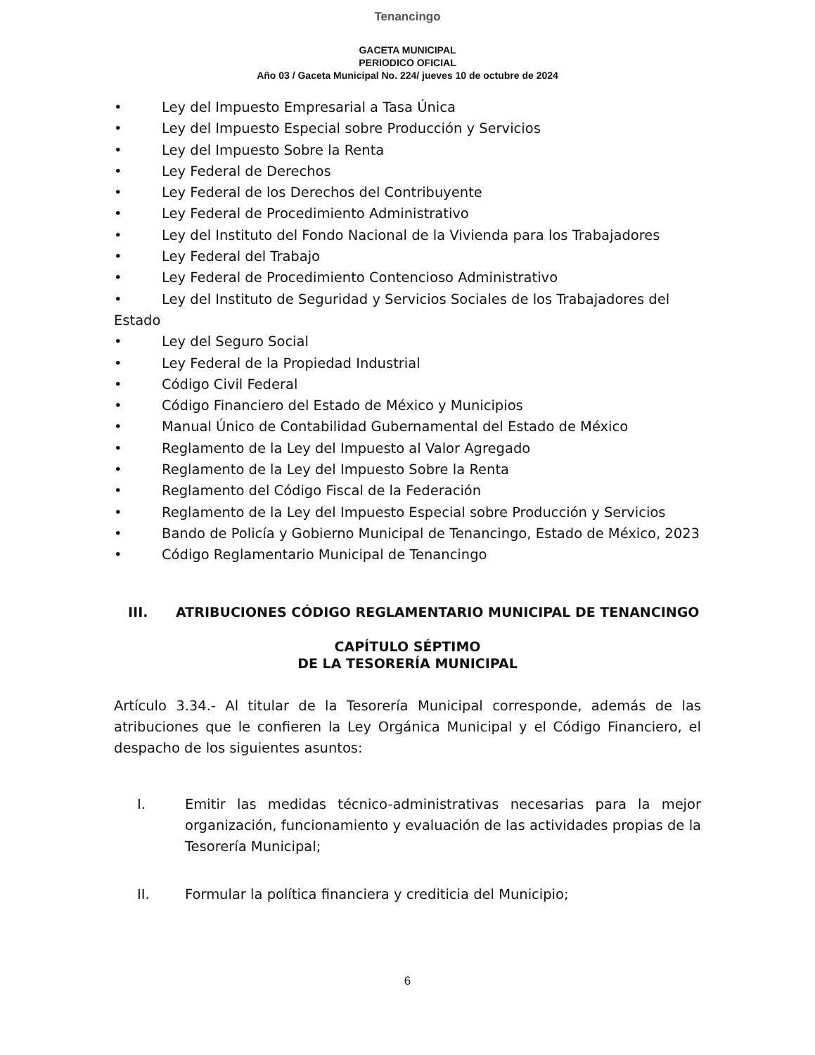Tenancingo
GACETA MUNICIPAL
PERIODICO OFICIAL
Año 03 / Gaceta Municipal No. 224/ jueves 10 de octubre de 2024
• Ley del Impuesto Empresarial a Tasa Única
• Ley del Impuesto Especial sobre Producción y Servicios
• Ley del Impuesto Sobre la Renta
• Ley Federal de Derechos
• Ley Federal de los Derechos del Contribuyente
• Ley Federal de Procedimiento Administrativo
• Ley del Instituto del Fondo Nacional de la Vivienda para los Trabajadores
• Ley Federal del Trabajo
• Ley Federal de Procedimiento Contencioso Administrativo
• Ley del Instituto de Seguridad y Servicios Sociales de los Trabajadores del Estado
• Ley del Seguro Social
• Ley Federal de la Propiedad Industrial
• Código Civil Federal
• Código Financiero del Estado de México y Municipios
• Manual Único de Contabilidad Gubernamental del Estado de México
• Reglamento de la Ley del Impuesto al Valor Agregado
• Reglamento de la Ley del Impuesto Sobre la Renta
• Reglamento del Código Fiscal de la Federación
• Reglamento de la Ley del Impuesto Especial sobre Producción y Servicios
• Bando de Policía y Gobierno Municipal de Tenancingo, Estado de México, 2023
• Código Reglamentario Municipal de Tenancingo
III. ATRIBUCIONES CÓDIGO REGLAMENTARIO MUNICIPAL DE TENANCINGO
CAPÍTULO SÉPTIMO
DE LA TESORERÍA MUNICIPAL
Artículo 3.34.- Al titular de la Tesorería Municipal corresponde, además de las atribuciones que le confieren la Ley Orgánica Municipal y el Código Financiero, el despacho de los siguientes asuntos:
I. Emitir las medidas técnico-administrativas necesarias para la mejor organización, funcionamiento y evaluación de las actividades propias de la Tesorería Municipal;
II. Formular la política financiera y crediticia del Municipio;
6